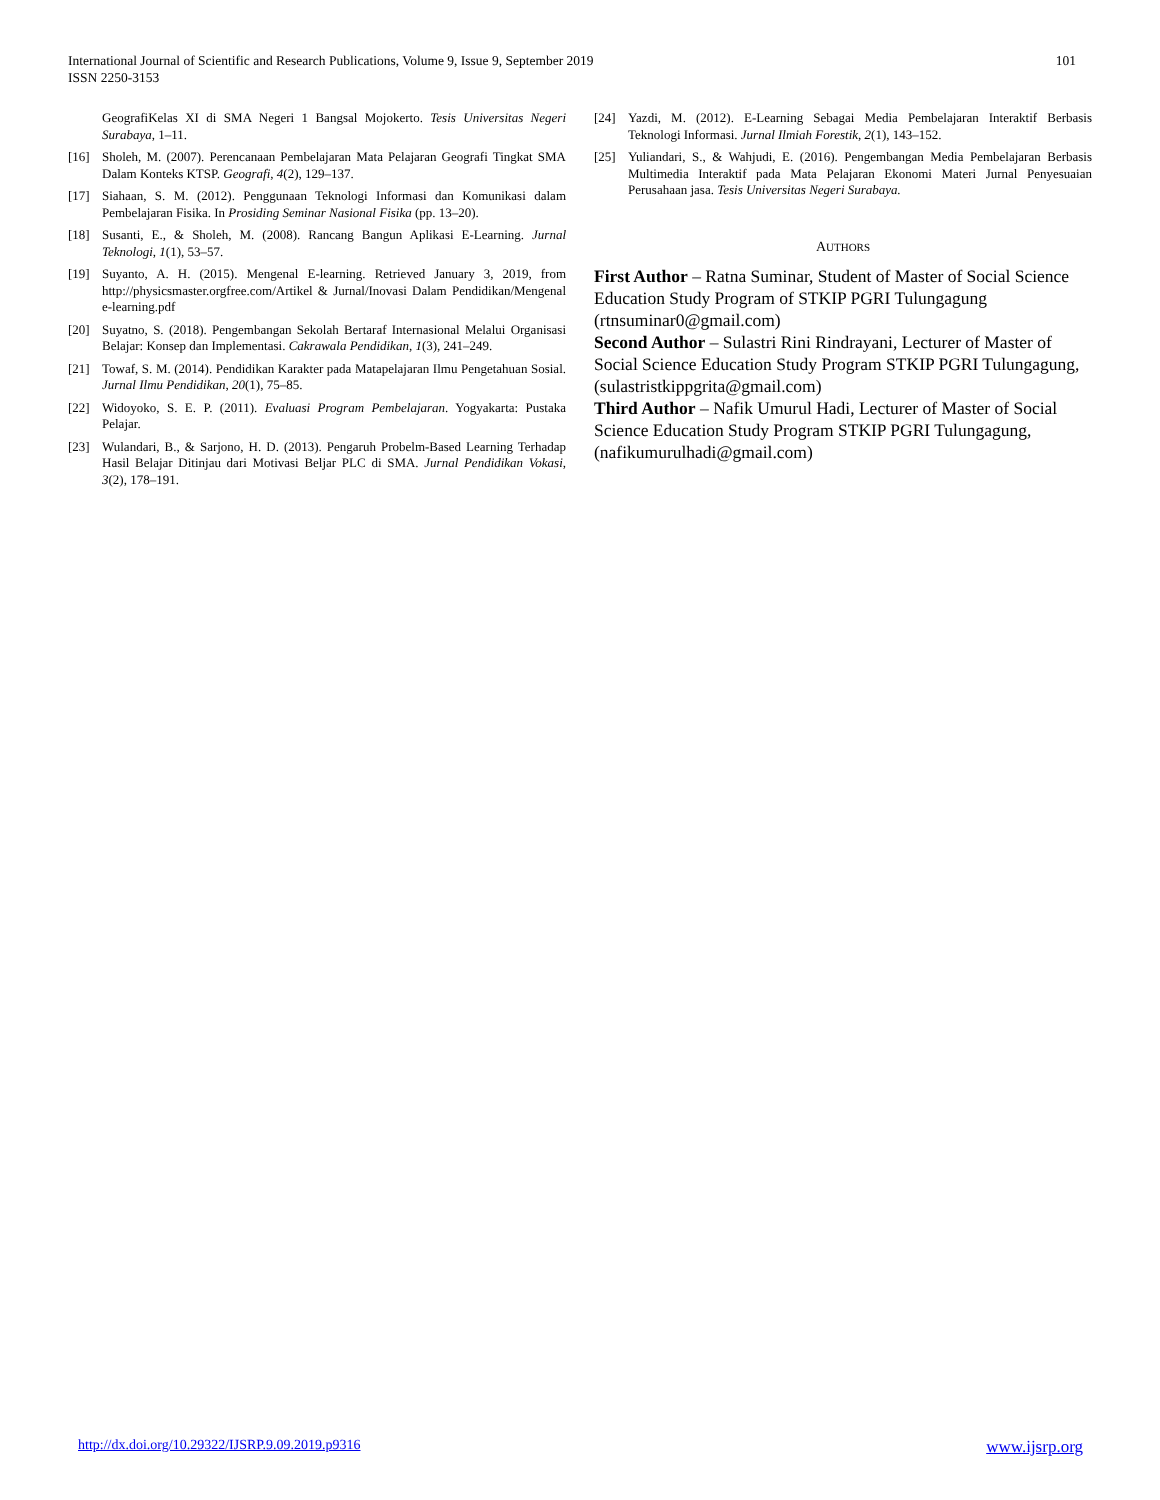101 International Journal of Scientific and Research Publications, Volume 9, Issue 9, September 2019
ISSN 2250-3153
GeografiKelas XI di SMA Negeri 1 Bangsal Mojokerto. Tesis Universitas Negeri Surabaya, 1–11.
[16] Sholeh, M. (2007). Perencanaan Pembelajaran Mata Pelajaran Geografi Tingkat SMA Dalam Konteks KTSP. Geografi, 4(2), 129–137.
[17] Siahaan, S. M. (2012). Penggunaan Teknologi Informasi dan Komunikasi dalam Pembelajaran Fisika. In Prosiding Seminar Nasional Fisika (pp. 13–20).
[18] Susanti, E., & Sholeh, M. (2008). Rancang Bangun Aplikasi E-Learning. Jurnal Teknologi, 1(1), 53–57.
[19] Suyanto, A. H. (2015). Mengenal E-learning. Retrieved January 3, 2019, from http://physicsmaster.orgfree.com/Artikel & Jurnal/Inovasi Dalam Pendidikan/Mengenal e-learning.pdf
[20] Suyatno, S. (2018). Pengembangan Sekolah Bertaraf Internasional Melalui Organisasi Belajar: Konsep dan Implementasi. Cakrawala Pendidikan, 1(3), 241–249.
[21] Towaf, S. M. (2014). Pendidikan Karakter pada Matapelajaran Ilmu Pengetahuan Sosial. Jurnal Ilmu Pendidikan, 20(1), 75–85.
[22] Widoyoko, S. E. P. (2011). Evaluasi Program Pembelajaran. Yogyakarta: Pustaka Pelajar.
[23] Wulandari, B., & Sarjono, H. D. (2013). Pengaruh Probelm-Based Learning Terhadap Hasil Belajar Ditinjau dari Motivasi Beljar PLC di SMA. Jurnal Pendidikan Vokasi, 3(2), 178–191.
[24] Yazdi, M. (2012). E-Learning Sebagai Media Pembelajaran Interaktif Berbasis Teknologi Informasi. Jurnal Ilmiah Forestik, 2(1), 143–152.
[25] Yuliandari, S., & Wahjudi, E. (2016). Pengembangan Media Pembelajaran Berbasis Multimedia Interaktif pada Mata Pelajaran Ekonomi Materi Jurnal Penyesuaian Perusahaan jasa. Tesis Universitas Negeri Surabaya.
AUTHORS
First Author – Ratna Suminar, Student of Master of Social Science Education Study Program of STKIP PGRI Tulungagung (rtnsuminar0@gmail.com)
Second Author – Sulastri Rini Rindrayani, Lecturer of Master of Social Science Education Study Program STKIP PGRI Tulungagung, (sulastristkippgrita@gmail.com)
Third Author – Nafik Umurul Hadi, Lecturer of Master of Social Science Education Study Program STKIP PGRI Tulungagung, (nafikumurulhadi@gmail.com)
www.ijsrp.org http://dx.doi.org/10.29322/IJSRP.9.09.2019.p9316